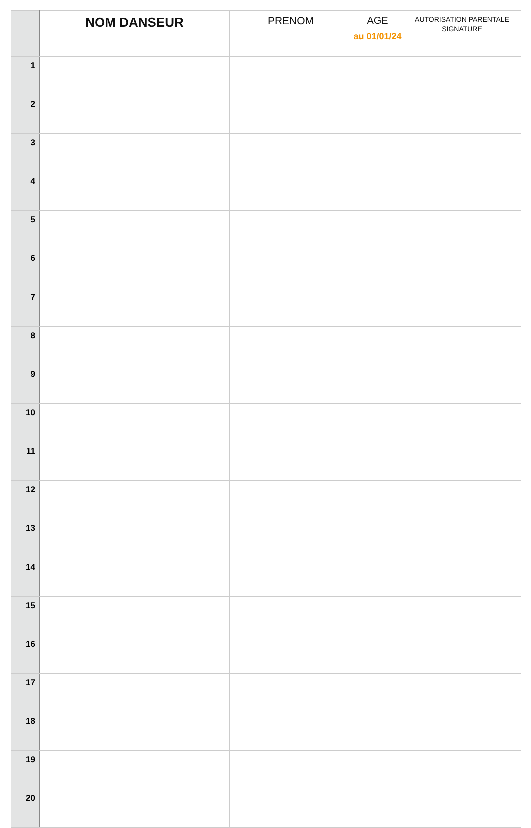| | NOM DANSEUR | PRENOM | AGE au 01/01/24 | AUTORISATION PARENTALE SIGNATURE |
| --- | --- | --- | --- | --- |
| 1 | | | | |
| 2 | | | | |
| 3 | | | | |
| 4 | | | | |
| 5 | | | | |
| 6 | | | | |
| 7 | | | | |
| 8 | | | | |
| 9 | | | | |
| 10 | | | | |
| 11 | | | | |
| 12 | | | | |
| 13 | | | | |
| 14 | | | | |
| 15 | | | | |
| 16 | | | | |
| 17 | | | | |
| 18 | | | | |
| 19 | | | | |
| 20 | | | | |